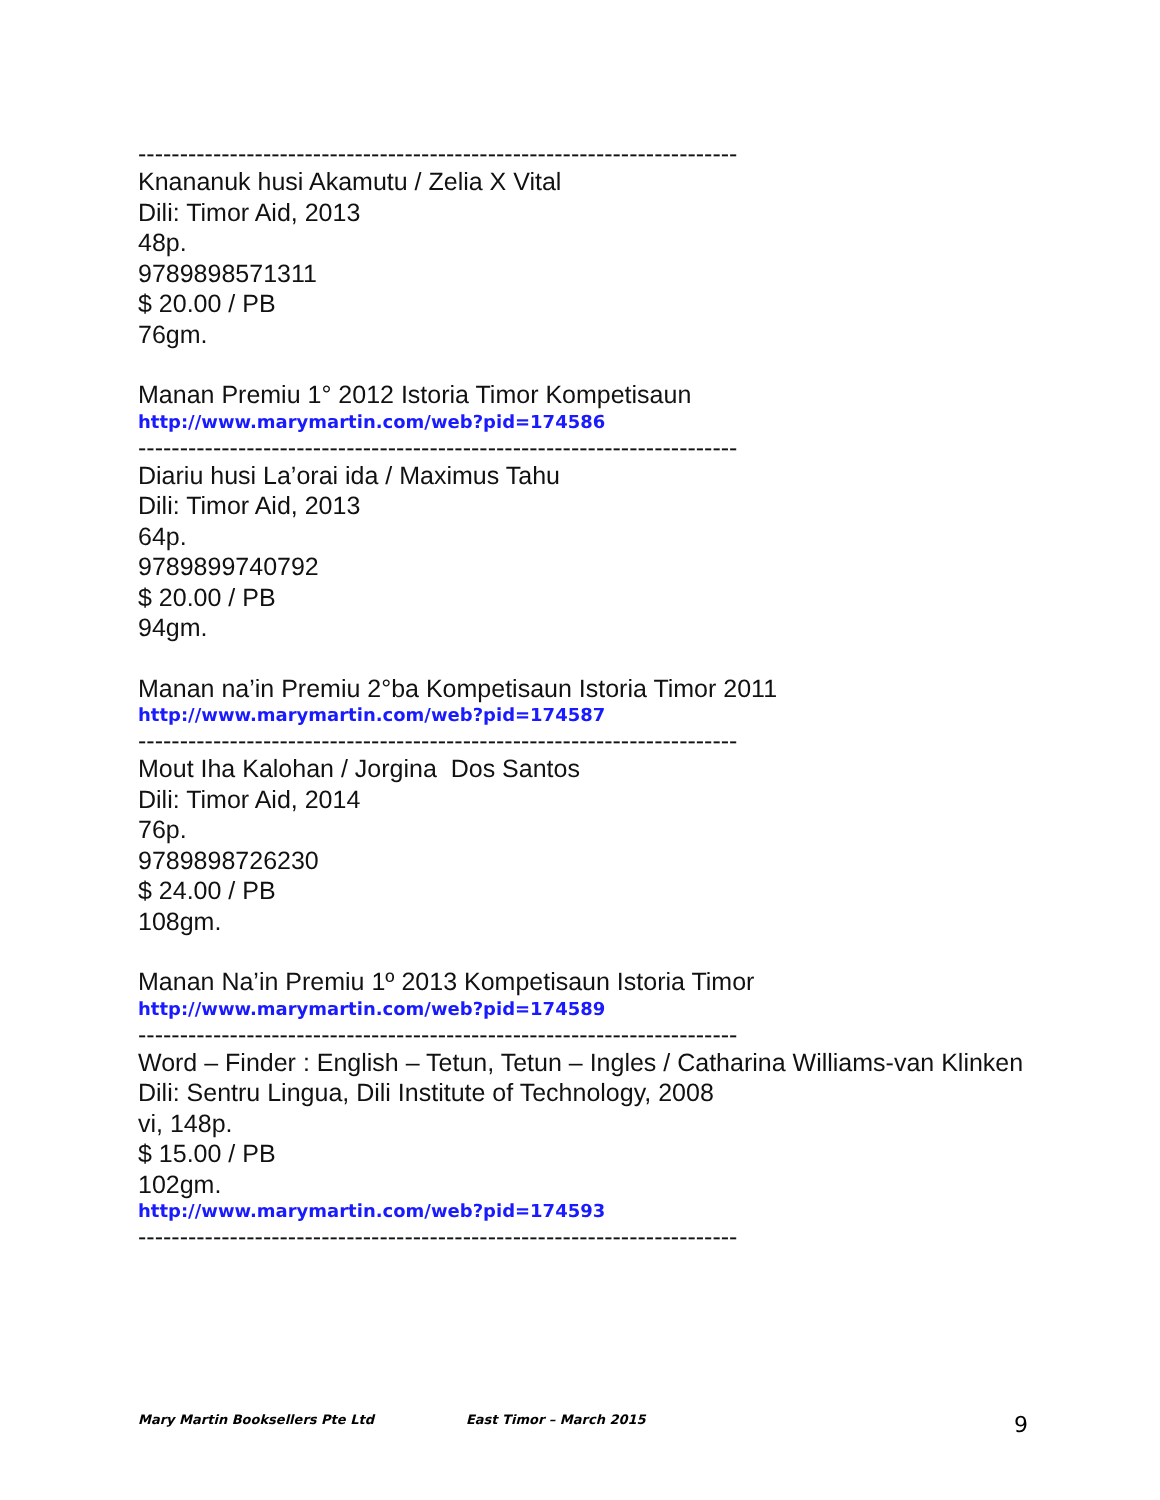------------------------------------------------------------------------
Knananuk husi Akamutu / Zelia X Vital
Dili: Timor Aid, 2013
48p.
9789898571311
$ 20.00 / PB
76gm.
Manan Premiu 1° 2012 Istoria Timor Kompetisaun
http://www.marymartin.com/web?pid=174586
------------------------------------------------------------------------
Diariu husi La’orai ida / Maximus Tahu
Dili: Timor Aid, 2013
64p.
9789899740792
$ 20.00 / PB
94gm.
Manan na’in Premiu 2°ba Kompetisaun Istoria Timor 2011
http://www.marymartin.com/web?pid=174587
------------------------------------------------------------------------
Mout Iha Kalohan / Jorgina Dos Santos
Dili: Timor Aid, 2014
76p.
9789898726230
$ 24.00 / PB
108gm.
Manan Na’in Premiu 1º 2013 Kompetisaun Istoria Timor
http://www.marymartin.com/web?pid=174589
------------------------------------------------------------------------
Word – Finder : English – Tetun, Tetun – Ingles / Catharina Williams-van Klinken
Dili: Sentru Lingua, Dili Institute of Technology, 2008
vi, 148p.
$ 15.00 / PB
102gm.
http://www.marymartin.com/web?pid=174593
------------------------------------------------------------------------
Mary Martin Booksellers Pte Ltd East Timor – March 2015 9